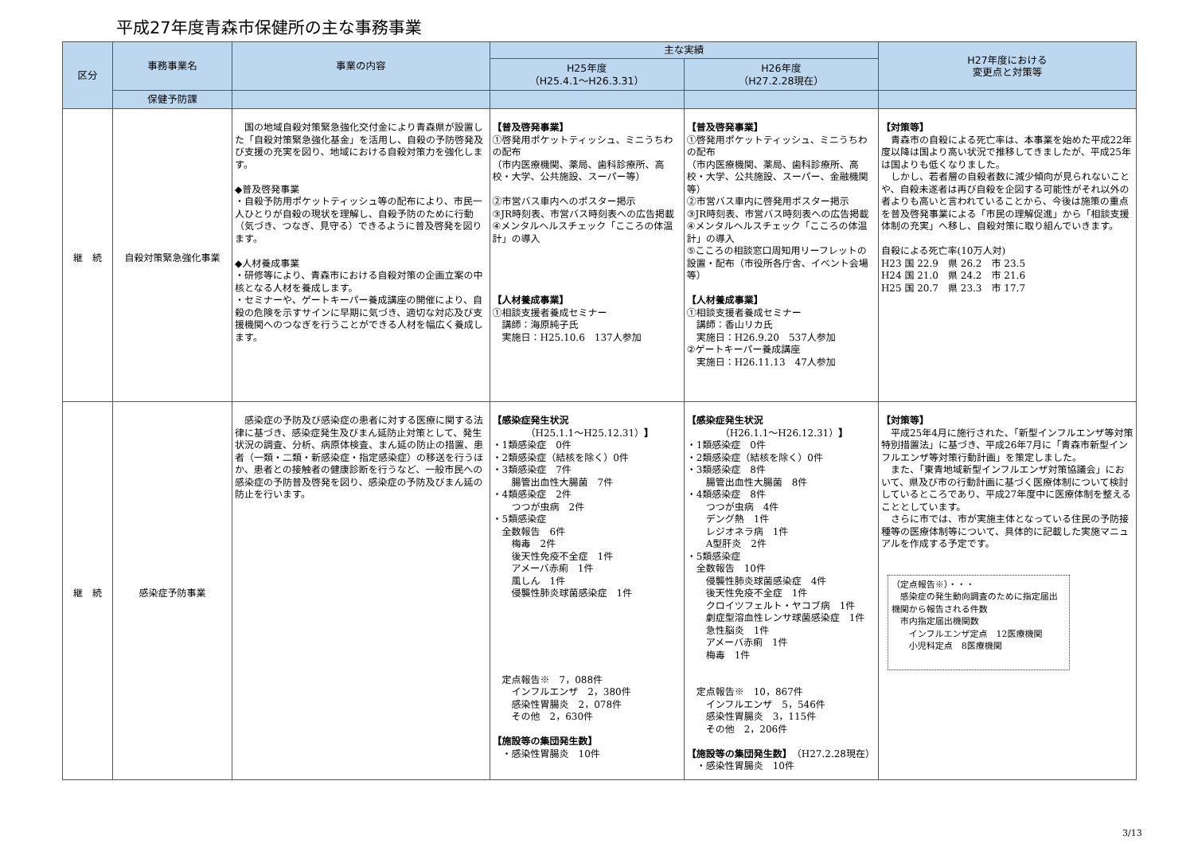平成27年度青森市保健所の主な事務事業
| 区分 | 事務事業名 | 事業の内容 | 主な実績 | | H27年度における 変更点と対策等 |
| --- | --- | --- | --- | --- | --- |
| | | | H25年度 （H25.4.1～H26.3.31） | H26年度 （H27.2.28現在） | |
| | 保健予防課 | | | | |
| 継 続 | 自殺対策緊急強化事業 | 国の地域自殺対策緊急強化交付金により青森県が設置した「自殺対策緊急強化基金」を活用し、自殺の予防啓発及び支援の充実を図り、地域における自殺対策力を強化します。 ◆普及啓発事業 ・自殺予防用ポケットティッシュ等の配布により、市民一人ひとりが自殺の現状を理解し、自殺予防のために行動（気づき、つなぎ、見守る）できるように普及啓発を図ります。 ◆人材養成事業 ・研修等により、青森市における自殺対策の企画立案の中核となる人材を養成します。 ・セミナーや、ゲートキーパー養成講座の開催により、自殺の危険を示すサインに早期に気づき、適切な対応及び支援機関へのつなぎを行うことができる人材を幅広く養成します。 | 【普及啓発事業】 ①啓発用ポケットティッシュ、ミニうちわの配布 （市内医療機関、薬局、歯科診療所、高校・大学、公共施設、スーパー等） ②市営バス車内へのポスター掲示 ③JR時刻表、市営バス時刻表への広告掲載 ④メンタルヘルスチェック「こころの体温計」の導入 【人材養成事業】 ①相談支援者養成セミナー 講師：海原純子氏 実施日：H25.10.6 137人参加 | 【普及啓発事業】 ①啓発用ポケットティッシュ、ミニうちわの配布 （市内医療機関、薬局、歯科診療所、高校・大学、公共施設、スーパー、金融機関等） ②市営バス車内に啓発用ポスター掲示 ③JR時刻表、市営バス時刻表への広告掲載 ④メンタルヘルスチェック「こころの体温計」の導入 ⑤こころの相談窓口周知用リーフレットの設置・配布（市役所各庁舎、イベント会場等） 【人材養成事業】 ①相談支援者養成セミナー 講師：香山リカ氏 実施日：H26.9.20 537人参加 ②ゲートキーパー養成講座 実施日：H26.11.13 47人参加 | 【対策等】 青森市の自殺による死亡率は、本事業を始めた平成22年度以降は国より高い状況で推移してきましたが、平成25年は国よりも低くなりました。 しかし、若者層の自殺者数に減少傾向が見られないことや、自殺未遂者は再び自殺を企図する可能性がそれ以外の者よりも高いと言われていることから、今後は施策の重点を普及啓発事業による「市民の理解促進」から「相談支援体制の充実」へ移し、自殺対策に取り組んでいきます。 自殺による死亡率(10万人対) H23 国 22.9 県 26.2 市 23.5 H24 国 21.0 県 24.2 市 21.6 H25 国 20.7 県 23.3 市 17.7 |
| 継 続 | 感染症予防事業 | 感染症の予防及び感染症の患者に対する医療に関する法律に基づき、感染症発生及びまん延防止対策として、発生状況の調査、分析、病原体検査、まん延の防止の措置、患者（一類・二類・新感染症・指定感染症）の移送を行うほか、患者との接触者の健康診断を行うなど、一般市民への感染症の予防普及啓発を図り、感染症の予防及びまん延の防止を行います。 | 【感染症発生状況 （H25.1.1～H25.12.31） 】 ・1類感染症 0件 ・2類感染症（結核を除く）0件 ・3類感染症 7件 腸管出血性大腸菌 7件 ・4類感染症 2件 つつが虫病 2件 ・5類感染症 全数報告 6件 梅毒 2件 後天性免疫不全症 1件 アメーバ赤痢 1件 風しん 1件 侵襲性肺炎球菌感染症 1件 定点報告※ 7，088件 インフルエンザ 2，380件 感染性胃腸炎 2，078件 その他 2，630件 【施設等の集団発生数】 ・感染性胃腸炎 10件 | 【感染症発生状況 （H26.1.1～H26.12.31） 】 ・1類感染症 0件 ・2類感染症（結核を除く）0件 ・3類感染症 8件 腸管出血性大腸菌 8件 ・4類感染症 8件 つつが虫病 4件 デング熱 1件 レジオネラ病 1件 A型肝炎 2件 ・5類感染症 全数報告 10件 侵襲性肺炎球菌感染症 4件 後天性免疫不全症 1件 クロイツフェルト・ヤコブ病 1件 劇症型溶血性レンサ球菌感染症 1件 急性脳炎 1件 アメーバ赤痢 1件 梅毒 1件 定点報告※ 10，867件 インフルエンザ 5，546件 感染性胃腸炎 3，115件 その他 2，206件 【施設等の集団発生数】 （H27.2.28現在） ・感染性胃腸炎 10件 | 【対策等】 平成25年4月に施行された、「新型インフルエンザ等対策特別措置法」に基づき、平成26年7月に「青森市新型インフルエンザ等対策行動計画」を策定しました。 また、「東青地域新型インフルエンザ対策協議会」において、県及び市の行動計画に基づく医療体制について検討しているところであり、平成27年度中に医療体制を整えることとしています。 さらに市では、市が実施主体となっている住民の予防接種等の医療体制等について、具体的に記載した実施マニュアルを作成する予定です。 （定点報告※）・・・ 感染症の発生動向調査のために指定届出機関から報告される件数 市内指定届出機関数 インフルエンザ定点 12医療機関 小児科定点 8医療機関 |
3/13